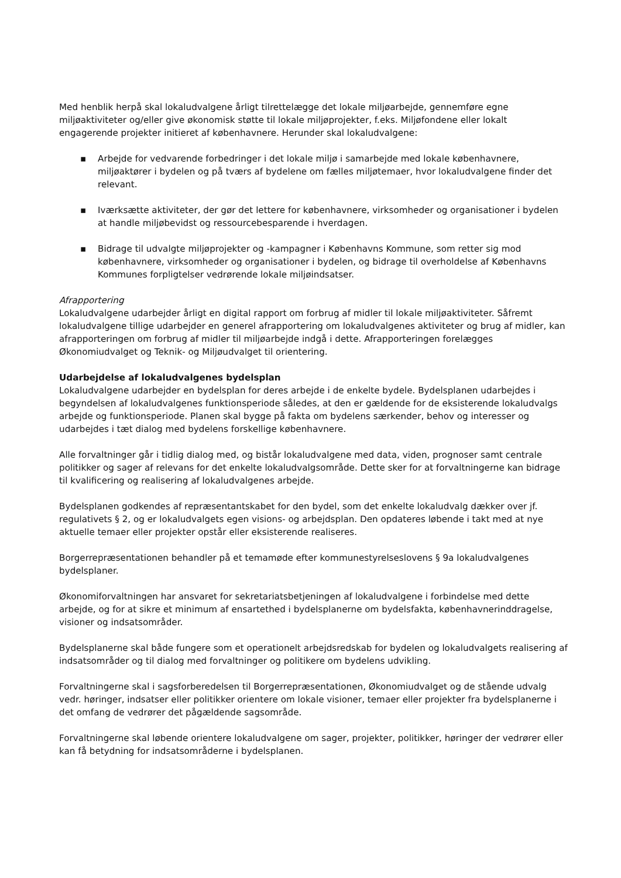Med henblik herpå skal lokaludvalgene årligt tilrettelægge det lokale miljøarbejde, gennemføre egne miljøaktiviteter og/eller give økonomisk støtte til lokale miljøprojekter, f.eks. Miljøfondene eller lokalt engagerende projekter initieret af københavnere. Herunder skal lokaludvalgene:
▪ Arbejde for vedvarende forbedringer i det lokale miljø i samarbejde med lokale københavnere, miljøaktører i bydelen og på tværs af bydelene om fælles miljøtemaer, hvor lokaludvalgene finder det relevant.
▪ Iværksætte aktiviteter, der gør det lettere for københavnere, virksomheder og organisationer i bydelen at handle miljøbevidst og ressourcebesparende i hverdagen.
▪ Bidrage til udvalgte miljøprojekter og -kampagner i Københavns Kommune, som retter sig mod københavnere, virksomheder og organisationer i bydelen, og bidrage til overholdelse af Københavns Kommunes forpligtelser vedrørende lokale miljøindsatser.
Afrapportering
Lokaludvalgene udarbejder årligt en digital rapport om forbrug af midler til lokale miljøaktiviteter. Såfremt lokaludvalgene tillige udarbejder en generel afrapportering om lokaludvalgenes aktiviteter og brug af midler, kan afrapporteringen om forbrug af midler til miljøarbejde indgå i dette. Afrapporteringen forelægges Økonomiudvalget og Teknik- og Miljøudvalget til orientering.
Udarbejdelse af lokaludvalgenes bydelsplan
Lokaludvalgene udarbejder en bydelsplan for deres arbejde i de enkelte bydele. Bydelsplanen udarbejdes i begyndelsen af lokaludvalgenes funktionsperiode således, at den er gældende for de eksisterende lokaludvalgs arbejde og funktionsperiode. Planen skal bygge på fakta om bydelens særkender, behov og interesser og udarbejdes i tæt dialog med bydelens forskellige københavnere.
Alle forvaltninger går i tidlig dialog med, og bistår lokaludvalgene med data, viden, prognoser samt centrale politikker og sager af relevans for det enkelte lokaludvalgsområde. Dette sker for at forvaltningerne kan bidrage til kvalificering og realisering af lokaludvalgenes arbejde.
Bydelsplanen godkendes af repræsentantskabet for den bydel, som det enkelte lokaludvalg dækker over jf. regulativets § 2, og er lokaludvalgets egen visions- og arbejdsplan. Den opdateres løbende i takt med at nye aktuelle temaer eller projekter opstår eller eksisterende realiseres.
Borgerrepræsentationen behandler på et temamøde efter kommunestyrelseslovens § 9a lokaludvalgenes bydelsplaner.
Økonomiforvaltningen har ansvaret for sekretariatsbetjeningen af lokaludvalgene i forbindelse med dette arbejde, og for at sikre et minimum af ensartethed i bydelsplanerne om bydelsfakta, københavnerinddragelse, visioner og indsatsområder.
Bydelsplanerne skal både fungere som et operationelt arbejdsredskab for bydelen og lokaludvalgets realisering af indsatsområder og til dialog med forvaltninger og politikere om bydelens udvikling.
Forvaltningerne skal i sagsforberedelsen til Borgerrepræsentationen, Økonomiudvalget og de stående udvalg vedr. høringer, indsatser eller politikker orientere om lokale visioner, temaer eller projekter fra bydelsplanerne i det omfang de vedrører det pågældende sagsområde.
Forvaltningerne skal løbende orientere lokaludvalgene om sager, projekter, politikker, høringer der vedrører eller kan få betydning for indsatsområderne i bydelsplanen.